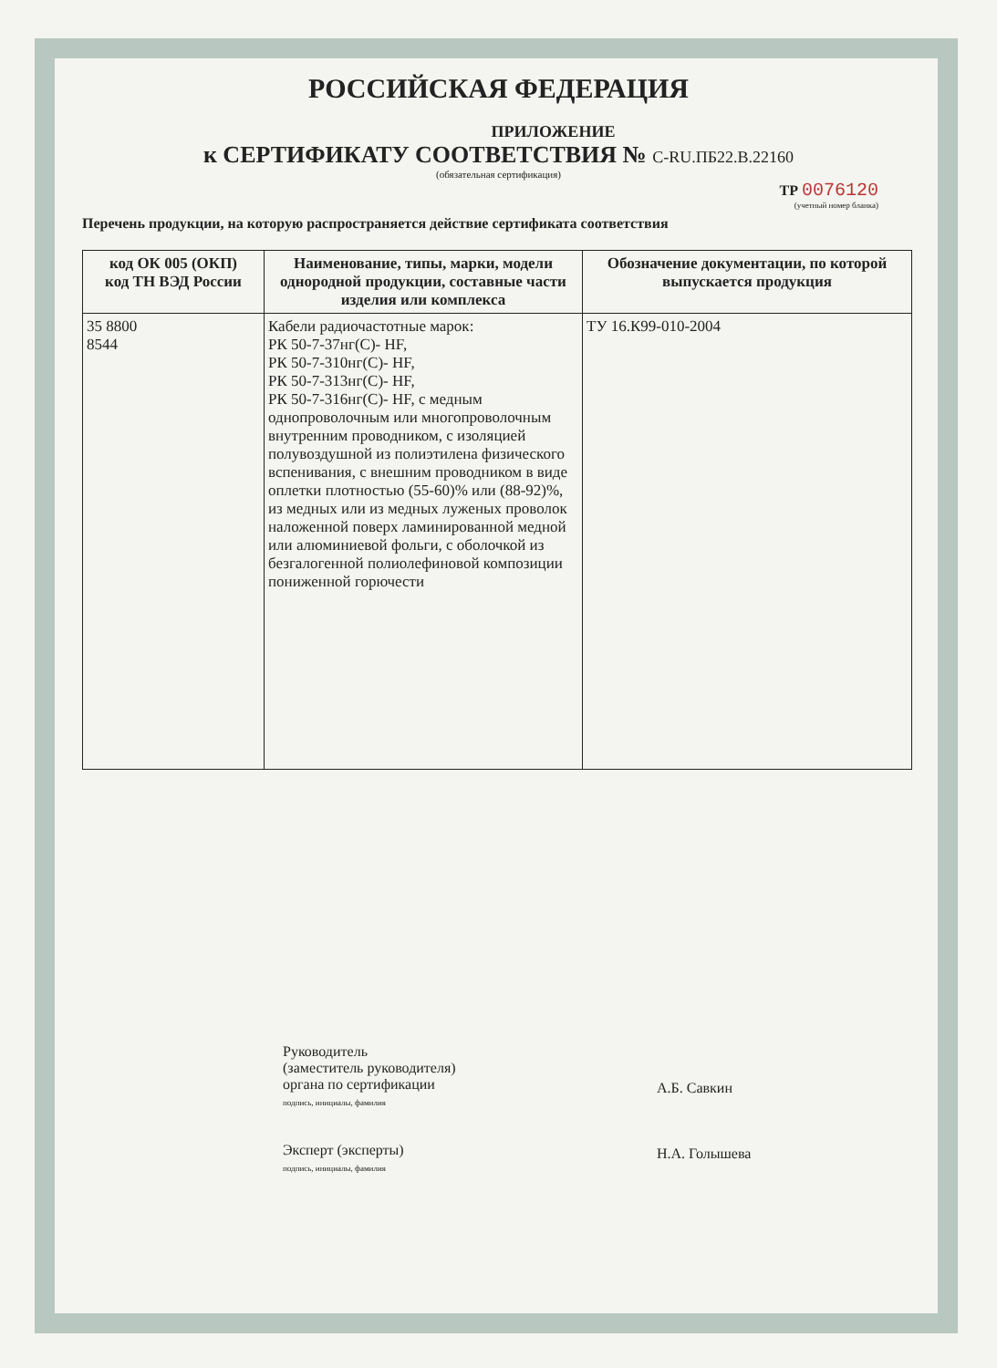РОССИЙСКАЯ ФЕДЕРАЦИЯ
ПРИЛОЖЕНИЕ
к СЕРТИФИКАТУ СООТВЕТСТВИЯ № C-RU.ПБ22.В.22160
(обязательная сертификация)
ТР 0076120
(учетный номер бланка)
Перечень продукции, на которую распространяется действие сертификата соответствия
| код ОК 005 (ОКП) код ТН ВЭД России | Наименование, типы, марки, модели однородной продукции, составные части изделия или комплекса | Обозначение документации, по которой выпускается продукция |
| --- | --- | --- |
| 35 8800 8544 | Кабели радиочастотные марок: РК 50-7-37нг(С)- HF, РК 50-7-310нг(С)- HF, РК 50-7-313нг(С)- HF, РК 50-7-316нг(С)- HF, с медным однопроволочным или многопроволочным внутренним проводником, с изоляцией полувоздушной из полиэтилена физического вспенивания, с внешним проводником в виде оплетки плотностью (55-60)% или (88-92)%, из медных или из медных луженых проволок наложенной поверх ламинированной медной или алюминиевой фольги, с оболочкой из безгалогенной полиолефиновой композиции пониженной горючести | ТУ 16.К99-010-2004 |
Руководитель
(заместитель руководителя)
органа по сертификации
подпись, инициалы, фамилия
Эксперт (эксперты)
подпись, инициалы, фамилия
А.Б. Савкин
Н.А. Голышева